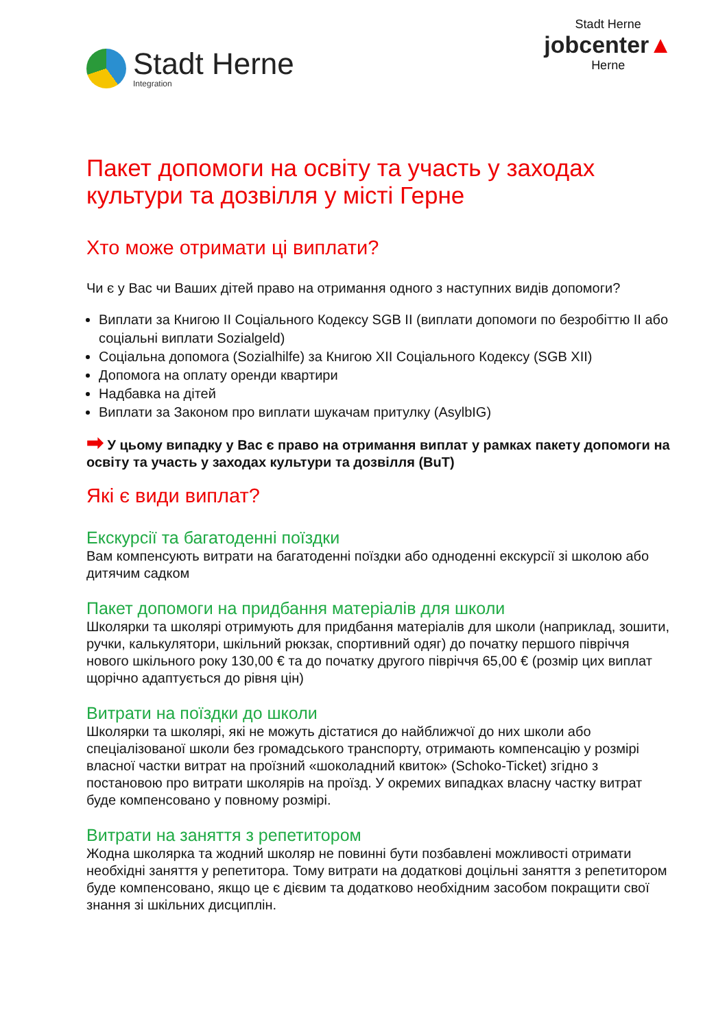Stadt Herne
Integration
Stadt Herne
jobcenter▲
Herne
Пакет допомоги на освіту та участь у заходах культури та дозвілля у місті Герне
Хто може отримати ці виплати?
Чи є у Вас чи Ваших дітей право на отримання одного з наступних видів допомоги?
Виплати за Книгою II Соціального Кодексу SGB II (виплати допомоги по безробіттю II або соціальні виплати Sozialgeld)
Соціальна допомога (Sozialhilfe) за Книгою XII Соціального Кодексу (SGB XII)
Допомога на оплату оренди квартири
Надбавка на дітей
Виплати за Законом про виплати шукачам притулку (AsylbIG)
➡ У цьому випадку у Вас є право на отримання виплат у рамках пакету допомоги на освіту та участь у заходах культури та дозвілля (BuT)
Які є види виплат?
Екскурсії та багатоденні поїздки
Вам компенсують витрати на багатоденні поїздки або одноденні екскурсії зі школою або дитячим садком
Пакет допомоги на придбання матеріалів для школи
Школярки та школярі отримують для придбання матеріалів для школи (наприклад, зошити, ручки, калькулятори, шкільний рюкзак, спортивний одяг) до початку першого півріччя нового шкільного року 130,00 € та до початку другого півріччя 65,00 € (розмір цих виплат щорічно адаптується до рівня цін)
Витрати на поїздки до школи
Школярки та школярі, які не можуть дістатися до найближчої до них школи або спеціалізованої школи без громадського транспорту, отримають компенсацію у розмірі власної частки витрат на проїзний «шоколадний квиток» (Schoko-Ticket) згідно з постановою про витрати школярів на проїзд. У окремих випадках власну частку витрат буде компенсовано у повному розмірі.
Витрати на заняття з репетитором
Жодна школярка та жодний школяр не повинні бути позбавлені можливості отримати необхідні заняття у репетитора. Тому витрати на додаткові доцільні заняття з репетитором буде компенсовано, якщо це є дієвим та додатково необхідним засобом покращити свої знання зі шкільних дисциплін.